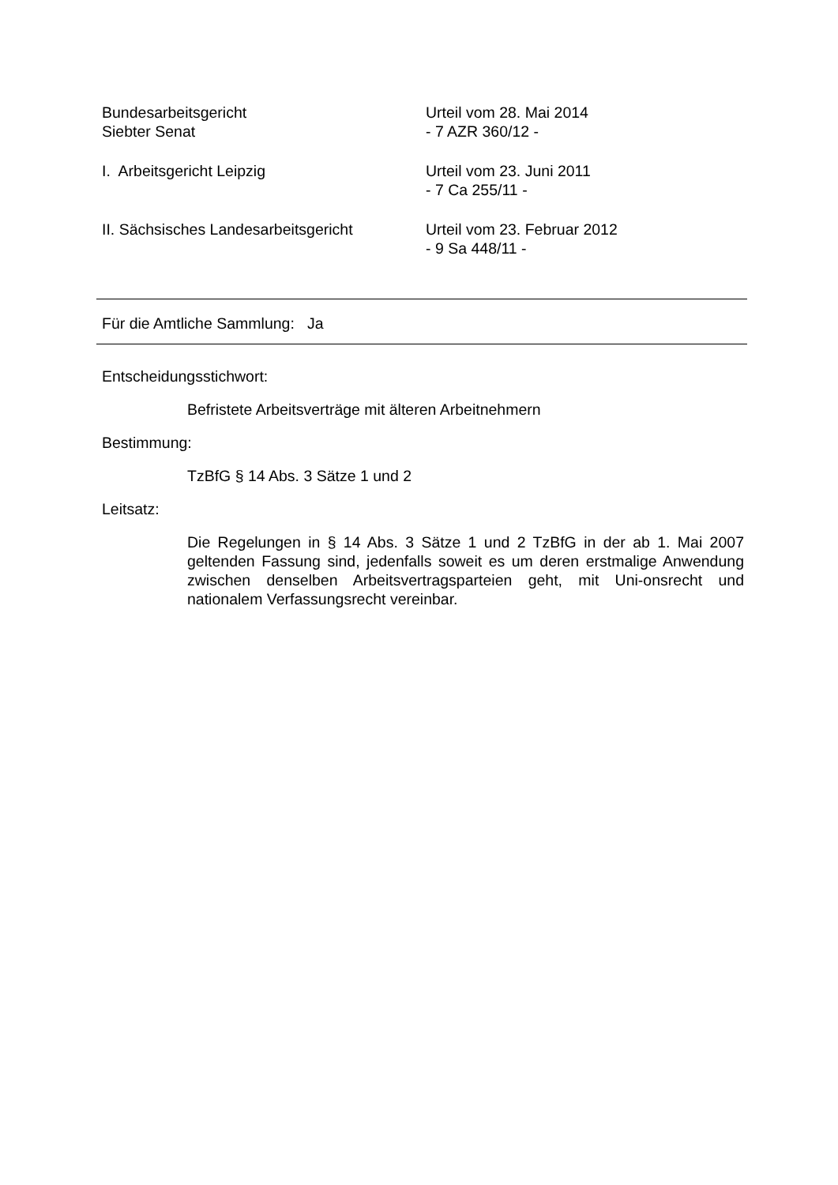Bundesarbeitsgericht
Siebter Senat
Urteil vom 28. Mai 2014
- 7 AZR 360/12 -
I. Arbeitsgericht Leipzig Urteil vom 23. Juni 2011
- 7 Ca 255/11 -
II. Sächsisches Landesarbeitsgericht
Urteil vom 23. Februar 2012
- 9 Sa 448/11 -
Für die Amtliche Sammlung: Ja
Entscheidungsstichwort:
Befristete Arbeitsverträge mit älteren Arbeitnehmern
Bestimmung:
TzBfG § 14 Abs. 3 Sätze 1 und 2
Leitsatz:
Die Regelungen in § 14 Abs. 3 Sätze 1 und 2 TzBfG in der ab 1. Mai 2007 geltenden Fassung sind, jedenfalls soweit es um deren erstmalige Anwendung zwischen denselben Arbeitsvertragsparteien geht, mit Uni-onsrecht und nationalem Verfassungsrecht vereinbar.